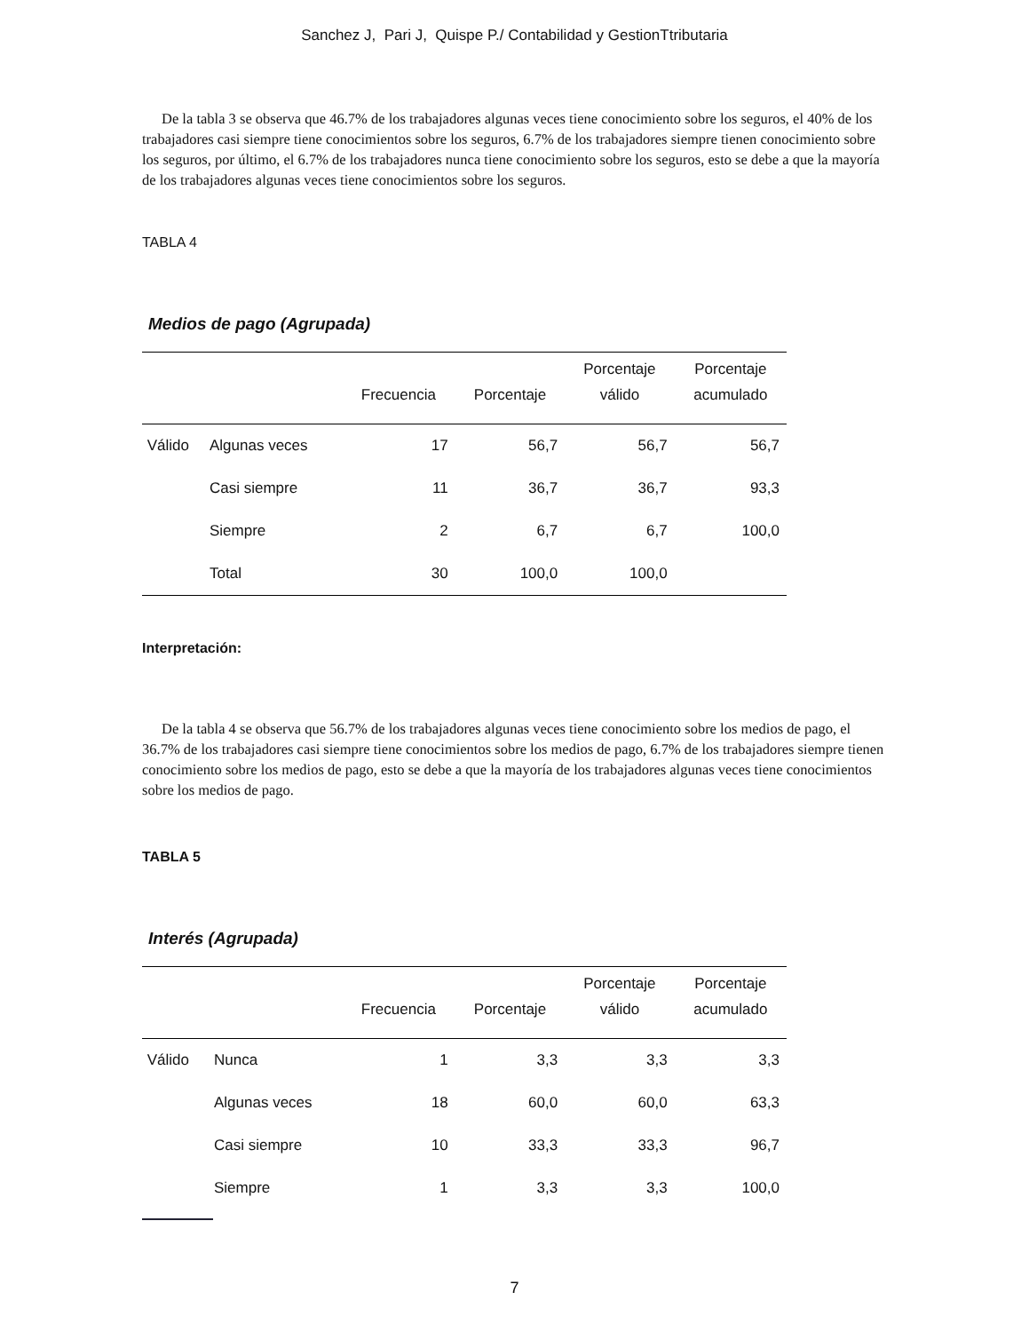Sanchez J, Pari J, Quispe P./ Contabilidad y GestionTtributaria
De la tabla 3 se observa que 46.7% de los trabajadores algunas veces tiene conocimiento sobre los seguros, el 40% de los trabajadores casi siempre tiene conocimientos sobre los seguros, 6.7% de los trabajadores siempre tienen conocimiento sobre los seguros, por último, el 6.7% de los trabajadores nunca tiene conocimiento sobre los seguros, esto se debe a que la mayoría de los trabajadores algunas veces tiene conocimientos sobre los seguros.
TABLA 4
Medios de pago (Agrupada)
| | | Frecuencia | Porcentaje | Porcentaje válido | Porcentaje acumulado |
| --- | --- | --- | --- | --- | --- |
| Válido | Algunas veces | 17 | 56,7 | 56,7 | 56,7 |
| | Casi siempre | 11 | 36,7 | 36,7 | 93,3 |
| | Siempre | 2 | 6,7 | 6,7 | 100,0 |
| | Total | 30 | 100,0 | 100,0 | |
Interpretación:
De la tabla 4 se observa que 56.7% de los trabajadores algunas veces tiene conocimiento sobre los medios de pago, el 36.7% de los trabajadores casi siempre tiene conocimientos sobre los medios de pago, 6.7% de los trabajadores siempre tienen conocimiento sobre los medios de pago, esto se debe a que la mayoría de los trabajadores algunas veces tiene conocimientos sobre los medios de pago.
TABLA 5
Interés (Agrupada)
| | | Frecuencia | Porcentaje | Porcentaje válido | Porcentaje acumulado |
| --- | --- | --- | --- | --- | --- |
| Válido | Nunca | 1 | 3,3 | 3,3 | 3,3 |
| | Algunas veces | 18 | 60,0 | 60,0 | 63,3 |
| | Casi siempre | 10 | 33,3 | 33,3 | 96,7 |
| | Siempre | 1 | 3,3 | 3,3 | 100,0 |
7